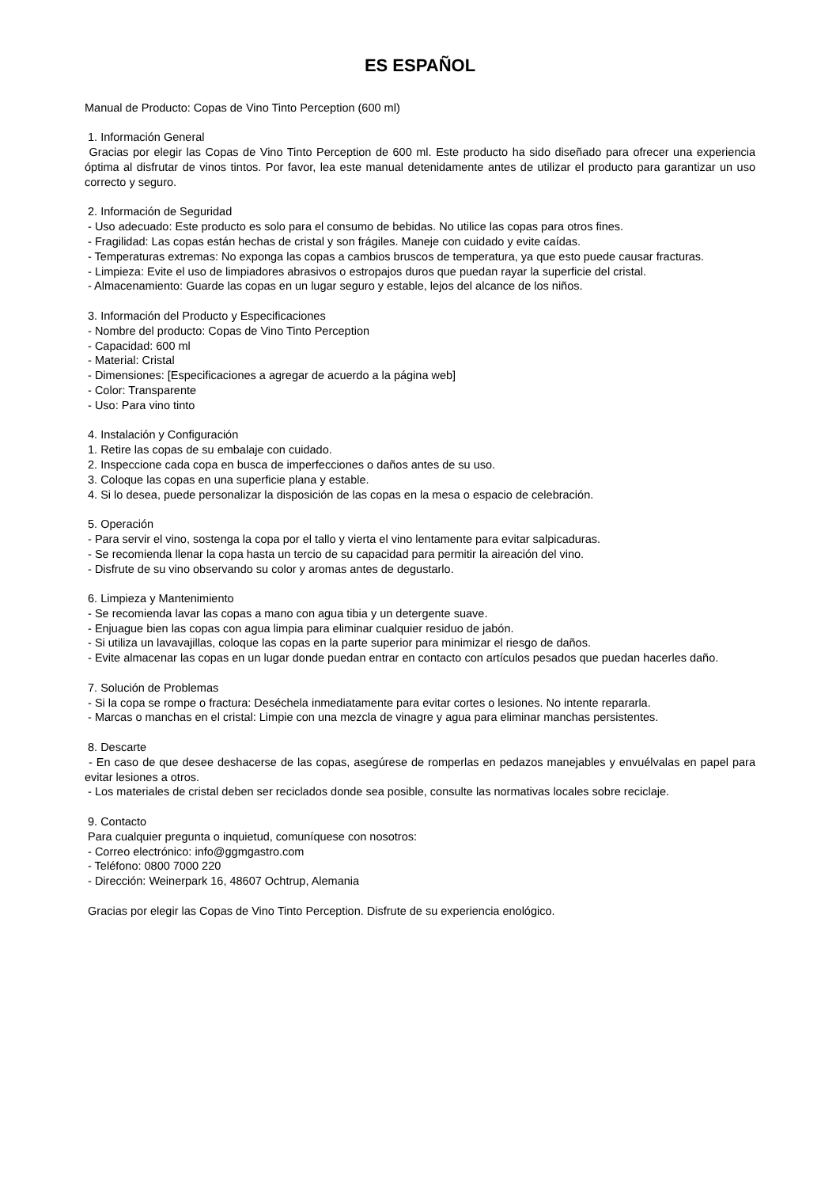ES ESPAÑOL
Manual de Producto: Copas de Vino Tinto Perception (600 ml)
1. Información General
Gracias por elegir las Copas de Vino Tinto Perception de 600 ml. Este producto ha sido diseñado para ofrecer una experiencia óptima al disfrutar de vinos tintos. Por favor, lea este manual detenidamente antes de utilizar el producto para garantizar un uso correcto y seguro.
2. Información de Seguridad
- Uso adecuado: Este producto es solo para el consumo de bebidas. No utilice las copas para otros fines.
- Fragilidad: Las copas están hechas de cristal y son frágiles. Maneje con cuidado y evite caídas.
- Temperaturas extremas: No exponga las copas a cambios bruscos de temperatura, ya que esto puede causar fracturas.
- Limpieza: Evite el uso de limpiadores abrasivos o estropajos duros que puedan rayar la superficie del cristal.
- Almacenamiento: Guarde las copas en un lugar seguro y estable, lejos del alcance de los niños.
3. Información del Producto y Especificaciones
- Nombre del producto: Copas de Vino Tinto Perception
- Capacidad: 600 ml
- Material: Cristal
- Dimensiones: [Especificaciones a agregar de acuerdo a la página web]
- Color: Transparente
- Uso: Para vino tinto
4. Instalación y Configuración
1. Retire las copas de su embalaje con cuidado.
2. Inspeccione cada copa en busca de imperfecciones o daños antes de su uso.
3. Coloque las copas en una superficie plana y estable.
4. Si lo desea, puede personalizar la disposición de las copas en la mesa o espacio de celebración.
5. Operación
- Para servir el vino, sostenga la copa por el tallo y vierta el vino lentamente para evitar salpicaduras.
- Se recomienda llenar la copa hasta un tercio de su capacidad para permitir la aireación del vino.
- Disfrute de su vino observando su color y aromas antes de degustarlo.
6. Limpieza y Mantenimiento
- Se recomienda lavar las copas a mano con agua tibia y un detergente suave.
- Enjuague bien las copas con agua limpia para eliminar cualquier residuo de jabón.
- Si utiliza un lavavajillas, coloque las copas en la parte superior para minimizar el riesgo de daños.
- Evite almacenar las copas en un lugar donde puedan entrar en contacto con artículos pesados que puedan hacerles daño.
7. Solución de Problemas
- Si la copa se rompe o fractura: Deséchela inmediatamente para evitar cortes o lesiones. No intente repararla.
- Marcas o manchas en el cristal: Limpie con una mezcla de vinagre y agua para eliminar manchas persistentes.
8. Descarte
- En caso de que desee deshacerse de las copas, asegúrese de romperlas en pedazos manejables y envuélvalas en papel para evitar lesiones a otros.
- Los materiales de cristal deben ser reciclados donde sea posible, consulte las normativas locales sobre reciclaje.
9. Contacto
Para cualquier pregunta o inquietud, comuníquese con nosotros:
- Correo electrónico: info@ggmgastro.com
- Teléfono: 0800 7000 220
- Dirección: Weinerpark 16, 48607 Ochtrup, Alemania
Gracias por elegir las Copas de Vino Tinto Perception. Disfrute de su experiencia enológico.